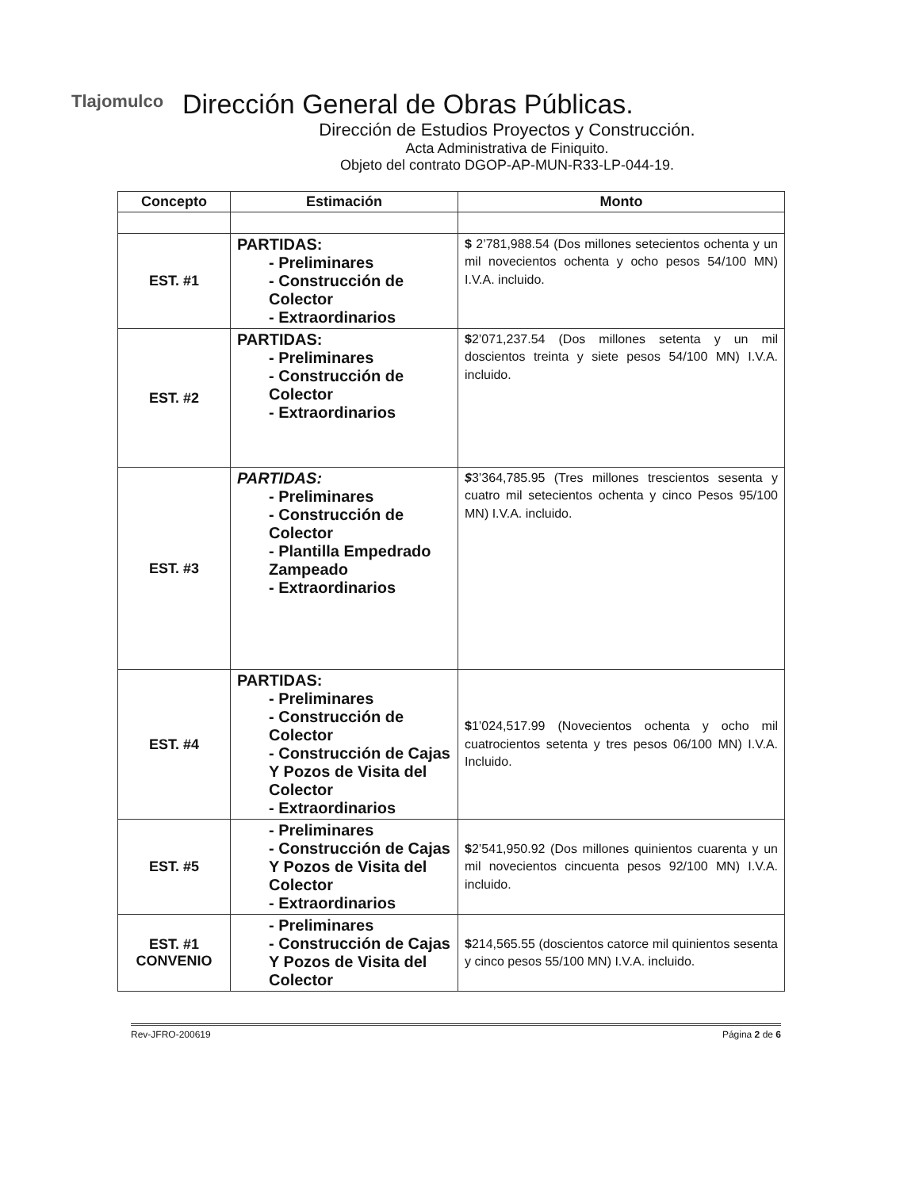Tlajomulco
Dirección General de Obras Públicas.
Dirección de Estudios Proyectos y Construcción.
Acta Administrativa de Finiquito.
Objeto del contrato DGOP-AP-MUN-R33-LP-044-19.
| Concepto | Estimación | Monto |
| --- | --- | --- |
| EST. #1 | PARTIDAS: - Preliminares - Construcción de Colector - Extraordinarios | $ 2’781,988.54 (Dos millones setecientos ochenta y un mil novecientos ochenta y ocho pesos 54/100 MN) I.V.A. incluido. |
| EST. #2 | PARTIDAS: - Preliminares - Construcción de Colector - Extraordinarios | $ 2’071,237.54 (Dos millones setenta y un mil doscientos treinta y siete pesos 54/100 MN) I.V.A. incluido. |
| EST. #3 | PARTIDAS: - Preliminares - Construcción de Colector - Plantilla Empedrado Zampeado - Extraordinarios | $ 3’364,785.95 (Tres millones trescientos sesenta y cuatro mil setecientos ochenta y cinco Pesos 95/100 MN) I.V.A. incluido. |
| EST. #4 | PARTIDAS: - Preliminares - Construcción de Colector - Construcción de Cajas Y Pozos de Visita del Colector - Extraordinarios | $ 1’024,517.99 (Novecientos ochenta y ocho mil cuatrocientos setenta y tres pesos 06/100 MN) I.V.A. Incluido. |
| EST. #5 | - Preliminares - Construcción de Cajas Y Pozos de Visita del Colector - Extraordinarios | $ 2’541,950.92 (Dos millones quinientos cuarenta y un mil novecientos cincuenta pesos 92/100 MN) I.V.A. incluido. |
| EST. #1 CONVENIO | - Preliminares - Construcción de Cajas Y Pozos de Visita del Colector | $ 214,565.55 (doscientos catorce mil quinientos sesenta y cinco pesos 55/100 MN) I.V.A. incluido. |
Rev-JFRO-200619 Página 2 de 6